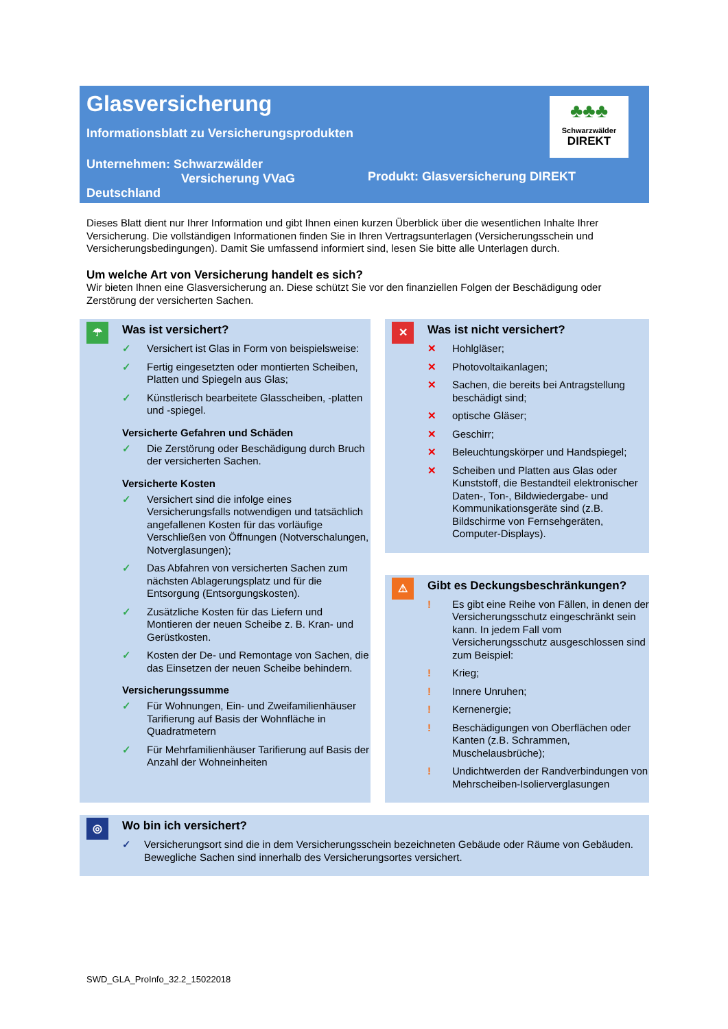Glasversicherung
Informationsblatt zu Versicherungsprodukten
♣♣♣
Schwarzwälder
DIREKT
Unternehmen: Schwarzwälder
Versicherung VVaG
Deutschland
Produkt: Glasversicherung DIREKT
Dieses Blatt dient nur Ihrer Information und gibt Ihnen einen kurzen Überblick über die wesentlichen Inhalte Ihrer Versicherung. Die vollständigen Informationen finden Sie in Ihren Vertragsunterlagen (Versicherungsschein und Versicherungsbedingungen). Damit Sie umfassend informiert sind, lesen Sie bitte alle Unterlagen durch.
Um welche Art von Versicherung handelt es sich?
Wir bieten Ihnen eine Glasversicherung an. Diese schützt Sie vor den finanziellen Folgen der Beschädigung oder Zerstörung der versicherten Sachen.
☂
Was ist versichert?
✓ Versichert ist Glas in Form von beispielsweise:
✓ Fertig eingesetzten oder montierten Scheiben, Platten und Spiegeln aus Glas;
✓ Künstlerisch bearbeitete Glasscheiben, -platten und -spiegel.
Versicherte Gefahren und Schäden
✓ Die Zerstörung oder Beschädigung durch Bruch der versicherten Sachen.
Versicherte Kosten
✓ Versichert sind die infolge eines Versicherungsfalls notwendigen und tatsächlich angefallenen Kosten für das vorläufige Verschließen von Öffnungen (Notverschalungen, Notverglasungen);
✓ Das Abfahren von versicherten Sachen zum nächsten Ablagerungsplatz und für die Entsorgung (Entsorgungskosten).
✓ Zusätzliche Kosten für das Liefern und Montieren der neuen Scheibe z. B. Kran- und Gerüstkosten.
✓ Kosten der De- und Remontage von Sachen, die das Einsetzen der neuen Scheibe behindern.
Versicherungssumme
✓ Für Wohnungen, Ein- und Zweifamilienhäuser Tarifierung auf Basis der Wohnfläche in Quadratmetern
✓ Für Mehrfamilienhäuser Tarifierung auf Basis der Anzahl der Wohneinheiten
✕
Was ist nicht versichert?
✕ Hohlgläser;
✕ Photovoltaikanlagen;
✕ Sachen, die bereits bei Antragstellung beschädigt sind;
✕ optische Gläser;
✕ Geschirr;
✕ Beleuchtungskörper und Handspiegel;
✕ Scheiben und Platten aus Glas oder Kunststoff, die Bestandteil elektronischer Daten-, Ton-, Bildwiedergabe- und Kommunikationsgeräte sind (z.B. Bildschirme von Fernsehgeräten, Computer-Displays).
⚠
Gibt es Deckungsbeschränkungen?
! Es gibt eine Reihe von Fällen, in denen der Versicherungsschutz eingeschränkt sein kann. In jedem Fall vom Versicherungsschutz ausgeschlossen sind zum Beispiel:
! Krieg;
! Innere Unruhen;
! Kernenergie;
! Beschädigungen von Oberflächen oder Kanten (z.B. Schrammen, Muschelausbrüche);
! Undichtwerden der Randverbindungen von Mehrscheiben-Isolierverglasungen
◎
Wo bin ich versichert?
✓ Versicherungsort sind die in dem Versicherungsschein bezeichneten Gebäude oder Räume von Gebäuden. Bewegliche Sachen sind innerhalb des Versicherungsortes versichert.
SWD_GLA_ProInfo_32.2_15022018